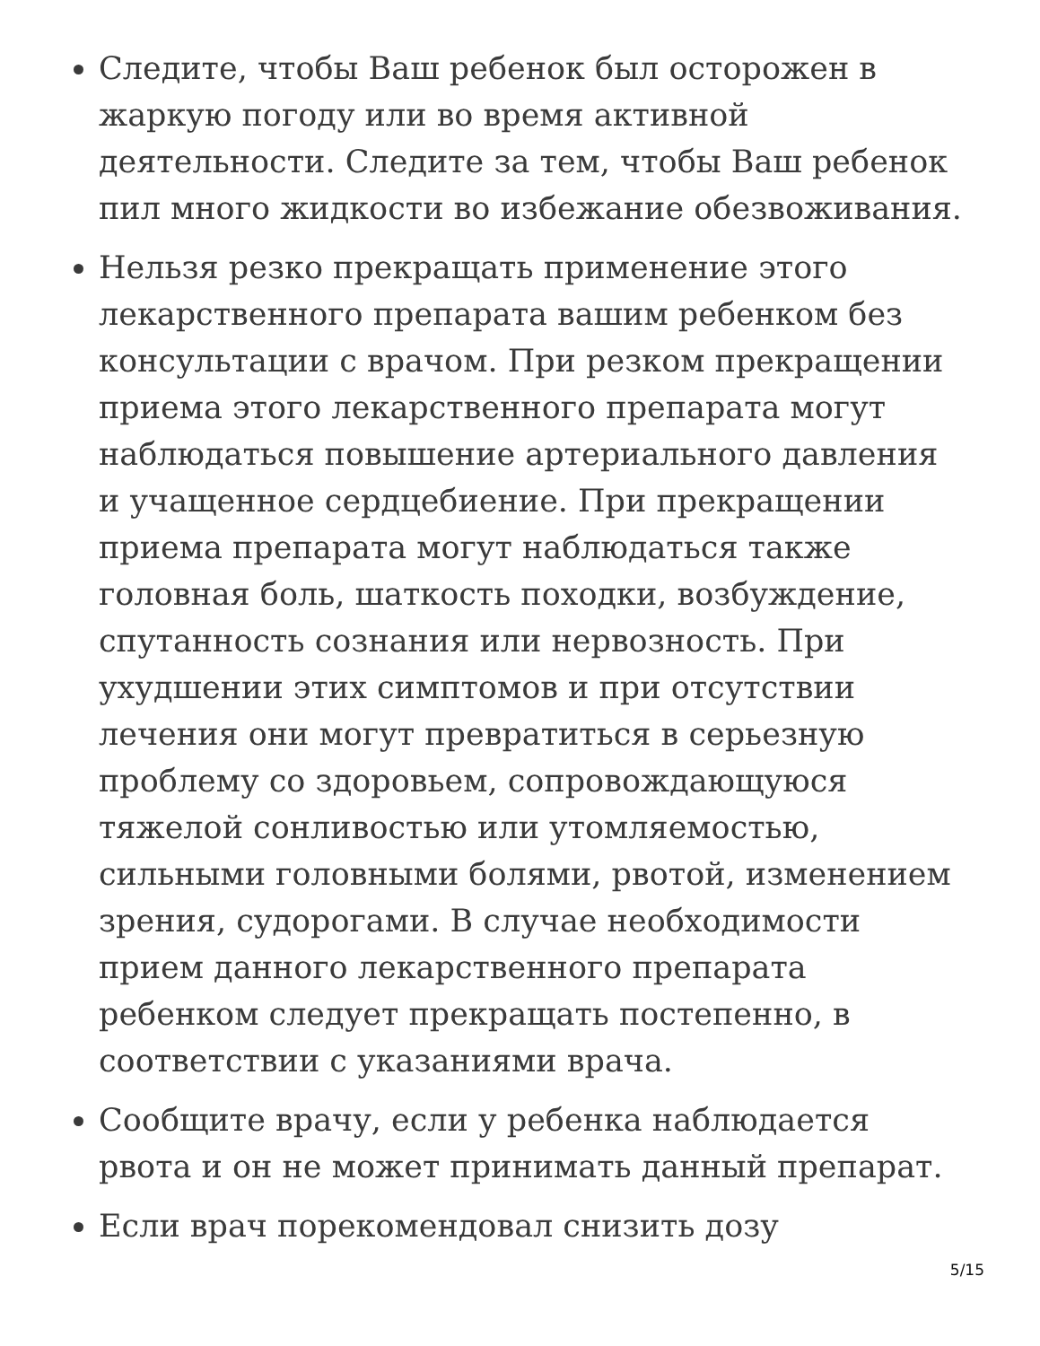Следите, чтобы Ваш ребенок был осторожен в жаркую погоду или во время активной деятельности. Следите за тем, чтобы Ваш ребенок пил много жидкости во избежание обезвоживания.
Нельзя резко прекращать применение этого лекарственного препарата вашим ребенком без консультации с врачом. При резком прекращении приема этого лекарственного препарата могут наблюдаться повышение артериального давления и учащенное сердцебиение. При прекращении приема препарата могут наблюдаться также головная боль, шаткость походки, возбуждение, спутанность сознания или нервозность. При ухудшении этих симптомов и при отсутствии лечения они могут превратиться в серьезную проблему со здоровьем, сопровождающуюся тяжелой сонливостью или утомляемостью, сильными головными болями, рвотой, изменением зрения, судорогами. В случае необходимости прием данного лекарственного препарата ребенком следует прекращать постепенно, в соответствии с указаниями врача.
Сообщите врачу, если у ребенка наблюдается рвота и он не может принимать данный препарат.
Если врач порекомендовал снизить дозу
5/15